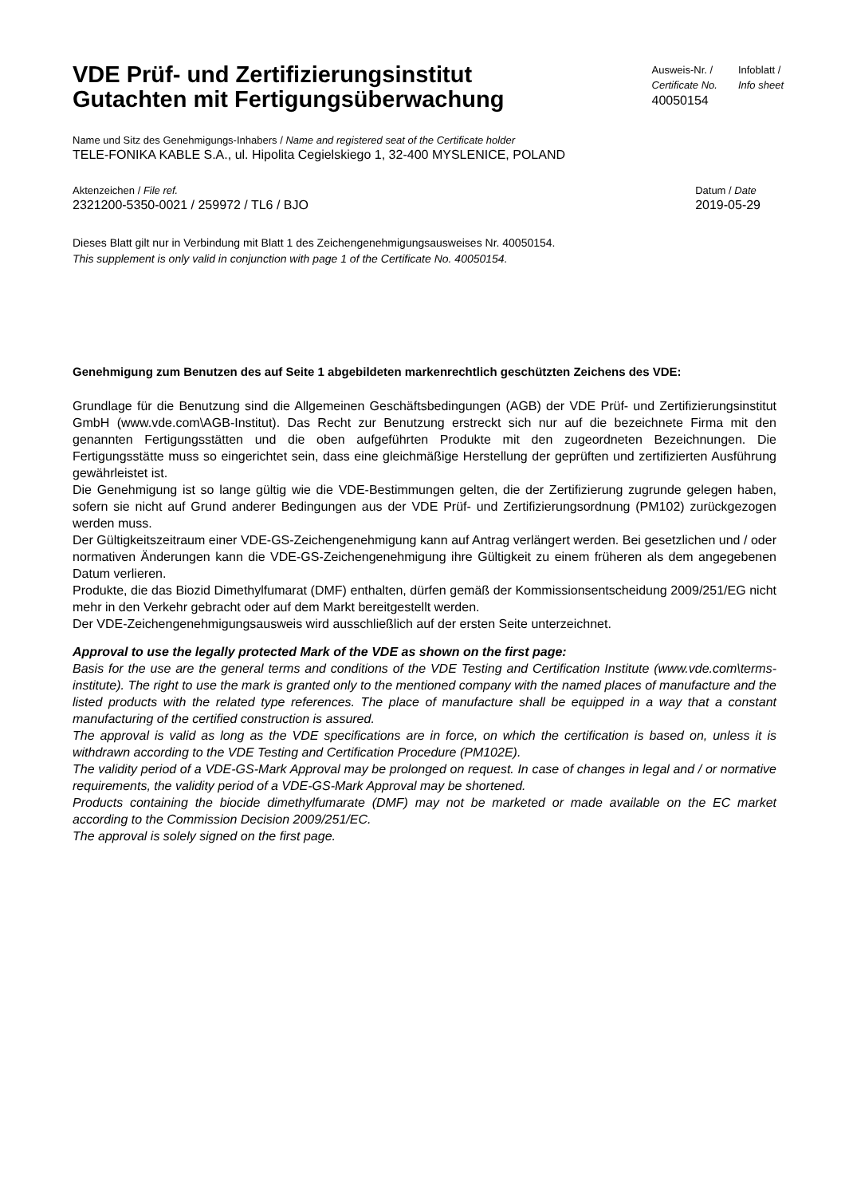VDE Prüf- und Zertifizierungsinstitut
Gutachten mit Fertigungsüberwachung
Ausweis-Nr. /
Certificate No.
40050154
Infoblatt /
Info sheet
Name und Sitz des Genehmigungs-Inhabers / Name and registered seat of the Certificate holder
TELE-FONIKA KABLE S.A., ul. Hipolita Cegielskiego 1, 32-400 MYSLENICE, POLAND
Aktenzeichen / File ref.
2321200-5350-0021 / 259972 / TL6 / BJO
Datum / Date
2019-05-29
Dieses Blatt gilt nur in Verbindung mit Blatt 1 des Zeichengenehmigungsausweises Nr. 40050154.
This supplement is only valid in conjunction with page 1 of the Certificate No. 40050154.
Genehmigung zum Benutzen des auf Seite 1 abgebildeten markenrechtlich geschützten Zeichens des VDE:
Grundlage für die Benutzung sind die Allgemeinen Geschäftsbedingungen (AGB) der VDE Prüf- und Zertifizierungsinstitut GmbH (www.vde.com\AGB-Institut). Das Recht zur Benutzung erstreckt sich nur auf die bezeichnete Firma mit den genannten Fertigungsstätten und die oben aufgeführten Produkte mit den zugeordneten Bezeichnungen. Die Fertigungsstätte muss so eingerichtet sein, dass eine gleichmäßige Herstellung der geprüften und zertifizierten Ausführung gewährleistet ist.
Die Genehmigung ist so lange gültig wie die VDE-Bestimmungen gelten, die der Zertifizierung zugrunde gelegen haben, sofern sie nicht auf Grund anderer Bedingungen aus der VDE Prüf- und Zertifizierungsordnung (PM102) zurückgezogen werden muss.
Der Gültigkeitszeitraum einer VDE-GS-Zeichengenehmigung kann auf Antrag verlängert werden. Bei gesetzlichen und / oder normativen Änderungen kann die VDE-GS-Zeichengenehmigung ihre Gültigkeit zu einem früheren als dem angegebenen Datum verlieren.
Produkte, die das Biozid Dimethylfumarat (DMF) enthalten, dürfen gemäß der Kommissionsentscheidung 2009/251/EG nicht mehr in den Verkehr gebracht oder auf dem Markt bereitgestellt werden.
Der VDE-Zeichengenehmigungsausweis wird ausschließlich auf der ersten Seite unterzeichnet.
Approval to use the legally protected Mark of the VDE as shown on the first page:
Basis for the use are the general terms and conditions of the VDE Testing and Certification Institute (www.vde.com\terms-institute). The right to use the mark is granted only to the mentioned company with the named places of manufacture and the listed products with the related type references. The place of manufacture shall be equipped in a way that a constant manufacturing of the certified construction is assured.
The approval is valid as long as the VDE specifications are in force, on which the certification is based on, unless it is withdrawn according to the VDE Testing and Certification Procedure (PM102E).
The validity period of a VDE-GS-Mark Approval may be prolonged on request. In case of changes in legal and / or normative requirements, the validity period of a VDE-GS-Mark Approval may be shortened.
Products containing the biocide dimethylfumarate (DMF) may not be marketed or made available on the EC market according to the Commission Decision 2009/251/EC.
The approval is solely signed on the first page.